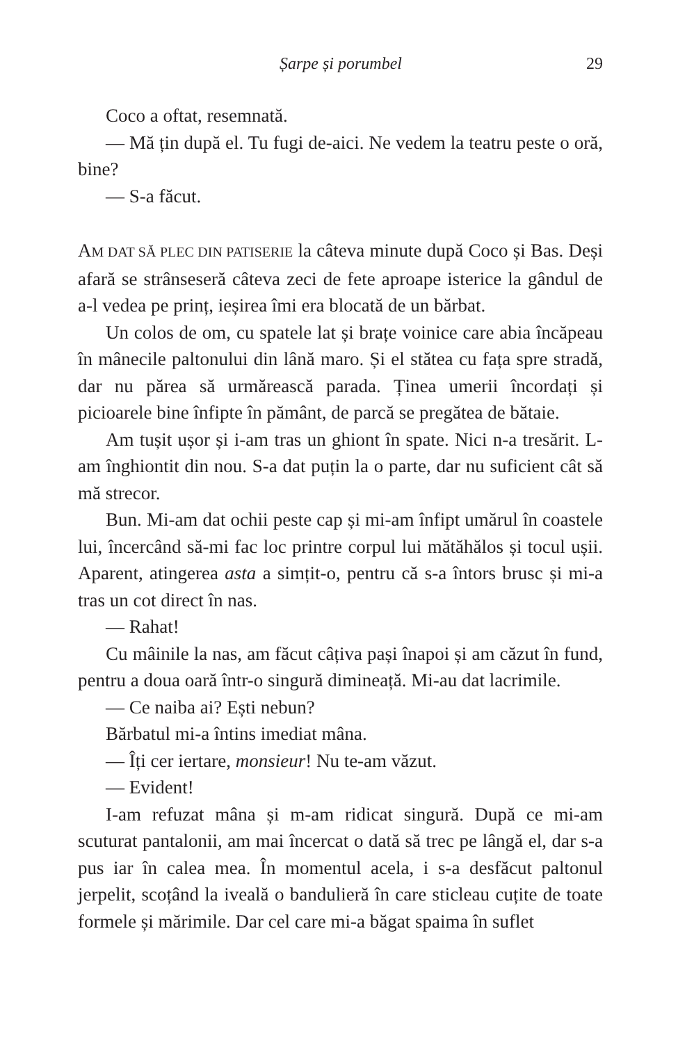Șarpe și porumbel 29
Coco a oftat, resemnată.
— Mă țin după el. Tu fugi de-aici. Ne vedem la teatru peste o oră, bine?
— S-a făcut.
AM DAT SĂ PLEC DIN PATISERIE la câteva minute după Coco și Bas. Deși afară se strânseseră câteva zeci de fete aproape isterice la gândul de a-l vedea pe prinț, ieșirea îmi era blocată de un bărbat.
Un colos de om, cu spatele lat și brațe voinice care abia încăpeau în mânecile paltonului din lână maro. Și el stătea cu fața spre stradă, dar nu părea să urmărească parada. Ținea umerii încordați și picioarele bine înfipte în pământ, de parcă se pregătea de bătaie.
Am tușit ușor și i-am tras un ghiont în spate. Nici n-a tresărit. L-am înghiontit din nou. S-a dat puțin la o parte, dar nu suficient cât să mă strecor.
Bun. Mi-am dat ochii peste cap și mi-am înfipt umărul în coastele lui, încercând să-mi fac loc printre corpul lui mătăhălos și tocul ușii. Aparent, atingerea asta a simțit-o, pentru că s-a întors brusc și mi-a tras un cot direct în nas.
— Rahat!
Cu mâinile la nas, am făcut câțiva pași înapoi și am căzut în fund, pentru a doua oară într-o singură dimineață. Mi-au dat lacrimile.
— Ce naiba ai? Ești nebun?
Bărbatul mi-a întins imediat mâna.
— Îți cer iertare, monsieur! Nu te-am văzut.
— Evident!
I-am refuzat mâna și m-am ridicat singură. După ce mi-am scuturat pantalonii, am mai încercat o dată să trec pe lângă el, dar s-a pus iar în calea mea. În momentul acela, i s-a desfăcut paltonul jerpelit, scoțând la iveală o bandulieră în care sticleau cuțite de toate formele și mărimile. Dar cel care mi-a băgat spaima în suflet